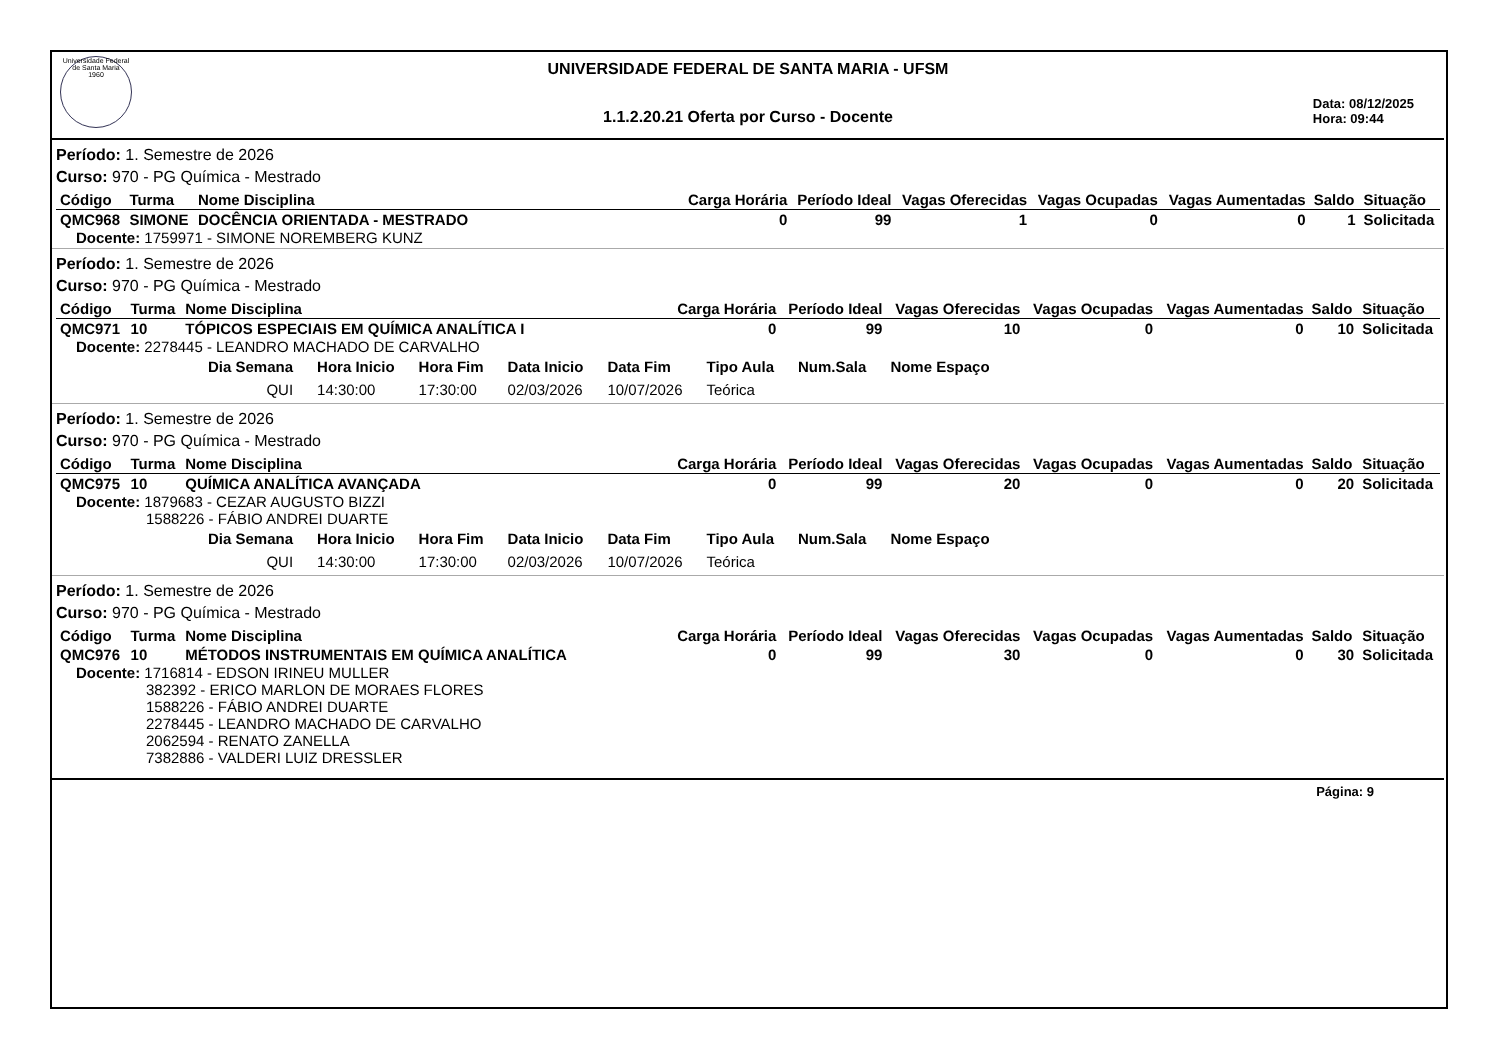Universidade Federal de Santa Maria
1960
UNIVERSIDADE FEDERAL DE SANTA MARIA - UFSM
1.1.2.20.21 Oferta por Curso - Docente
Data: 08/12/2025
Hora: 09:44
Período: 1. Semestre de 2026
Curso: 970 - PG Química - Mestrado
| Código | Turma | Nome Disciplina | Carga Horária | Período Ideal | Vagas Oferecidas | Vagas Ocupadas | Vagas Aumentadas | Saldo | Situação |
| --- | --- | --- | --- | --- | --- | --- | --- | --- | --- |
| QMC968 | SIMONE | DOCÊNCIA ORIENTADA - MESTRADO | 0 | 99 | 1 | 0 | 0 | 1 | Solicitada |
Docente: 1759971 - SIMONE NOREMBERG KUNZ
Período: 1. Semestre de 2026
Curso: 970 - PG Química - Mestrado
| Código | Turma | Nome Disciplina | Carga Horária | Período Ideal | Vagas Oferecidas | Vagas Ocupadas | Vagas Aumentadas | Saldo | Situação |
| --- | --- | --- | --- | --- | --- | --- | --- | --- | --- |
| QMC971 | 10 | TÓPICOS ESPECIAIS EM QUÍMICA ANALÍTICA I | 0 | 99 | 10 | 0 | 0 | 10 | Solicitada |
Docente: 2278445 - LEANDRO MACHADO DE CARVALHO
| Dia Semana | Hora Inicio | Hora Fim | Data Inicio | Data Fim | Tipo Aula | Num.Sala | Nome Espaço |
| --- | --- | --- | --- | --- | --- | --- | --- |
| QUI | 14:30:00 | 17:30:00 | 02/03/2026 | 10/07/2026 | Teórica | | |
Período: 1. Semestre de 2026
Curso: 970 - PG Química - Mestrado
| Código | Turma | Nome Disciplina | Carga Horária | Período Ideal | Vagas Oferecidas | Vagas Ocupadas | Vagas Aumentadas | Saldo | Situação |
| --- | --- | --- | --- | --- | --- | --- | --- | --- | --- |
| QMC975 | 10 | QUÍMICA ANALÍTICA AVANÇADA | 0 | 99 | 20 | 0 | 0 | 20 | Solicitada |
Docente: 1879683 - CEZAR AUGUSTO BIZZI
1588226 - FÁBIO ANDREI DUARTE
| Dia Semana | Hora Inicio | Hora Fim | Data Inicio | Data Fim | Tipo Aula | Num.Sala | Nome Espaço |
| --- | --- | --- | --- | --- | --- | --- | --- |
| QUI | 14:30:00 | 17:30:00 | 02/03/2026 | 10/07/2026 | Teórica | | |
Período: 1. Semestre de 2026
Curso: 970 - PG Química - Mestrado
| Código | Turma | Nome Disciplina | Carga Horária | Período Ideal | Vagas Oferecidas | Vagas Ocupadas | Vagas Aumentadas | Saldo | Situação |
| --- | --- | --- | --- | --- | --- | --- | --- | --- | --- |
| QMC976 | 10 | MÉTODOS INSTRUMENTAIS EM QUÍMICA ANALÍTICA | 0 | 99 | 30 | 0 | 0 | 30 | Solicitada |
Docente: 1716814 - EDSON IRINEU MULLER
382392 - ERICO MARLON DE MORAES FLORES
1588226 - FÁBIO ANDREI DUARTE
2278445 - LEANDRO MACHADO DE CARVALHO
2062594 - RENATO ZANELLA
7382886 - VALDERI LUIZ DRESSLER
Página: 9